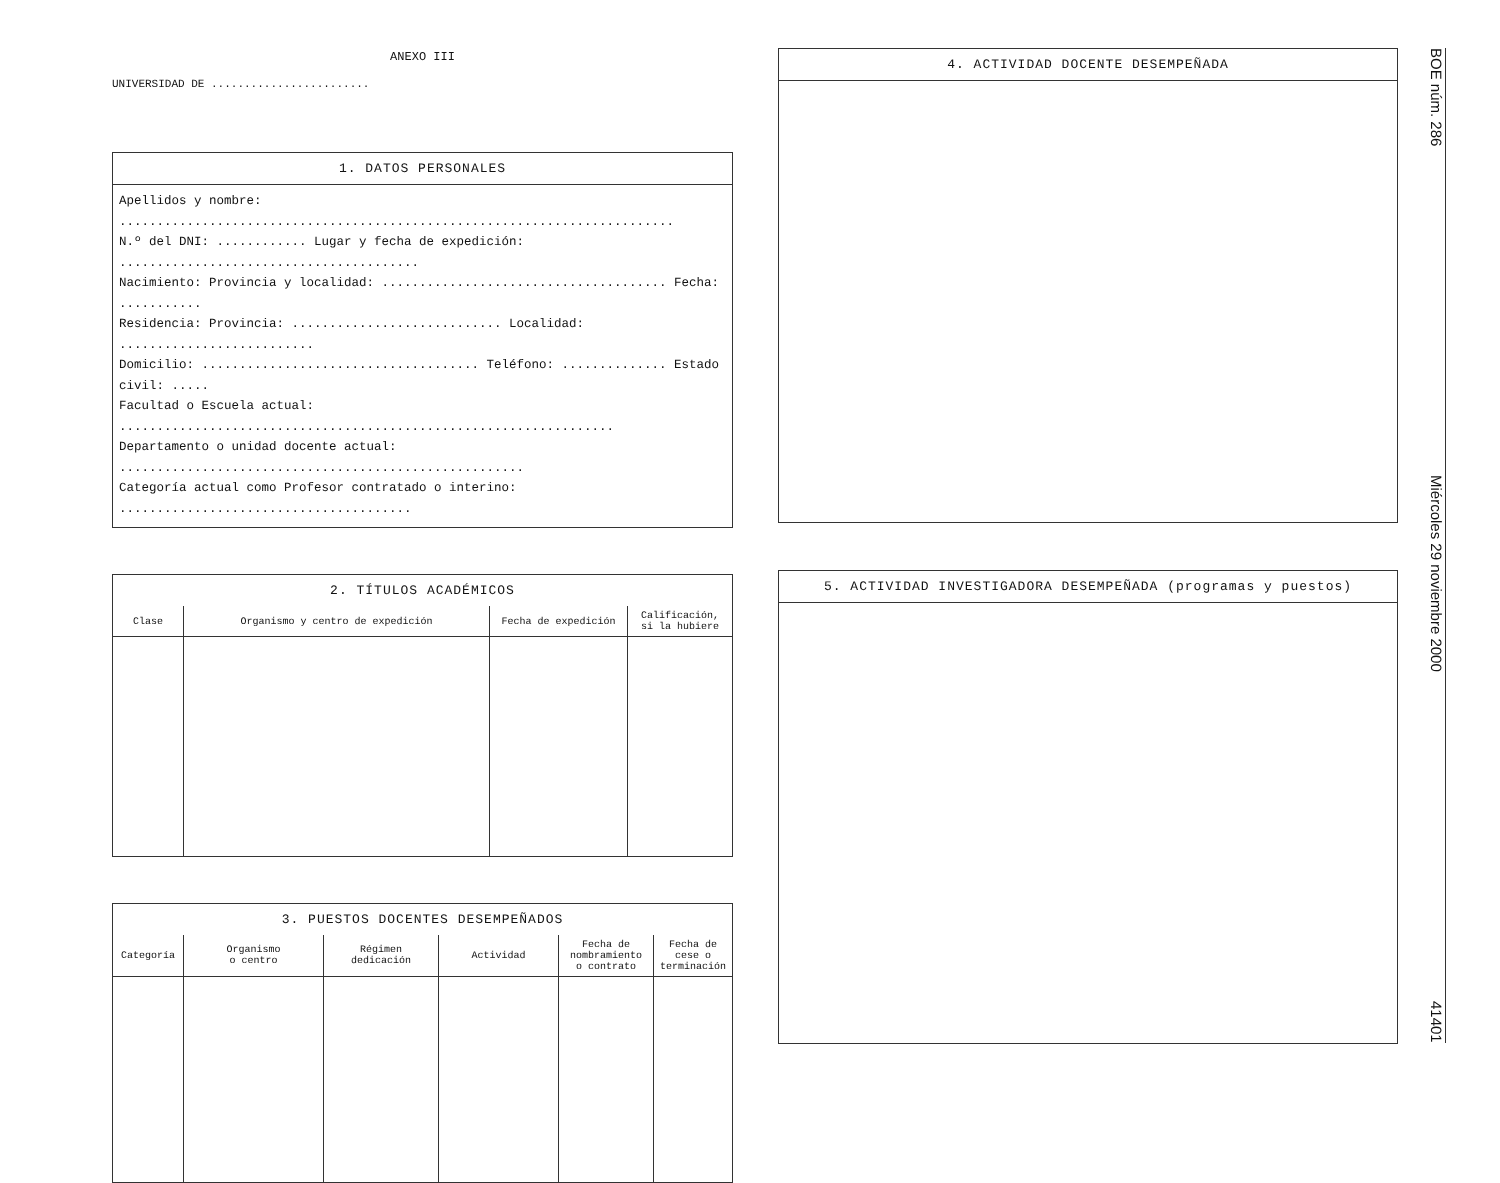ANEXO III
UNIVERSIDAD DE ........................
1. DATOS PERSONALES
Apellidos y nombre: ..........................................................................
N.º del DNI: ............ Lugar y fecha de expedición: ........................................
Nacimiento: Provincia y localidad: ...................................... Fecha: ...........
Residencia: Provincia: ............................ Localidad: ..........................
Domicilio: ..................................... Teléfono: .............. Estado civil: .....
Facultad o Escuela actual: ..................................................................
Departamento o unidad docente actual: ......................................................
Categoría actual como Profesor contratado o interino: .......................................
2. TÍTULOS ACADÉMICOS
| Clase | Organismo y centro de expedición | Fecha de expedición | Calificación, si la hubiere |
| --- | --- | --- | --- |
3. PUESTOS DOCENTES DESEMPEÑADOS
| Categoría | Organismo o centro | Régimen dedicación | Actividad | Fecha de nombramiento o contrato | Fecha de cese o terminación |
| --- | --- | --- | --- | --- | --- |
4. ACTIVIDAD DOCENTE DESEMPEÑADA
5. ACTIVIDAD INVESTIGADORA DESEMPEÑADA (programas y puestos)
BOE núm. 286 Miércoles 29 noviembre 2000 41401